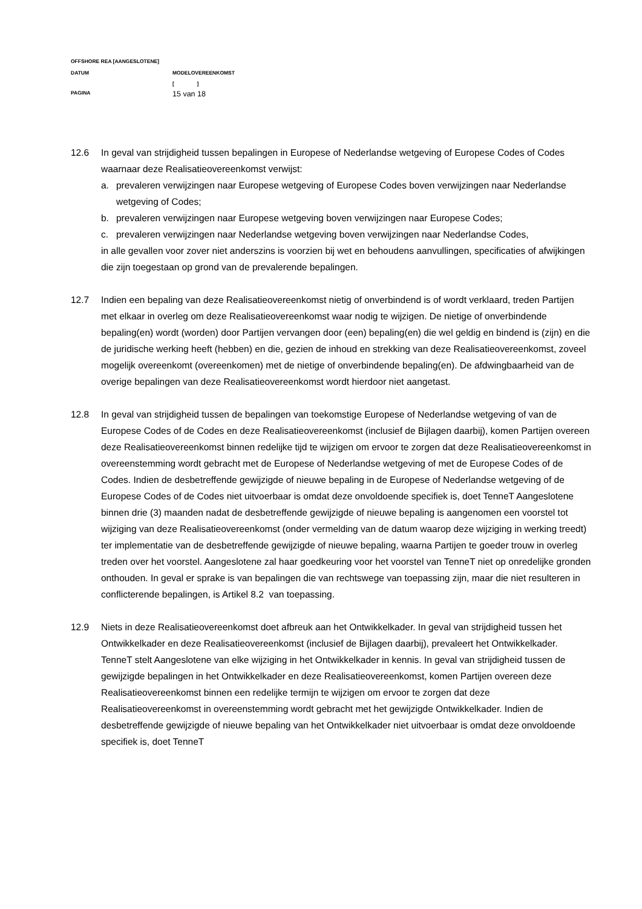OFFSHORE REA [AANGESLOTENE]
DATUM MODELOVEREENKOMST
[ ]
PAGINA 15 van 18
12.6 In geval van strijdigheid tussen bepalingen in Europese of Nederlandse wetgeving of Europese Codes of Codes waarnaar deze Realisatieovereenkomst verwijst:
a. prevaleren verwijzingen naar Europese wetgeving of Europese Codes boven verwijzingen naar Nederlandse wetgeving of Codes;
b. prevaleren verwijzingen naar Europese wetgeving boven verwijzingen naar Europese Codes;
c. prevaleren verwijzingen naar Nederlandse wetgeving boven verwijzingen naar Nederlandse Codes,
in alle gevallen voor zover niet anderszins is voorzien bij wet en behoudens aanvullingen, specificaties of afwijkingen die zijn toegestaan op grond van de prevalerende bepalingen.
12.7 Indien een bepaling van deze Realisatieovereenkomst nietig of onverbindend is of wordt verklaard, treden Partijen met elkaar in overleg om deze Realisatieovereenkomst waar nodig te wijzigen. De nietige of onverbindende bepaling(en) wordt (worden) door Partijen vervangen door (een) bepaling(en) die wel geldig en bindend is (zijn) en die de juridische werking heeft (hebben) en die, gezien de inhoud en strekking van deze Realisatieovereenkomst, zoveel mogelijk overeenkomt (overeenkomen) met de nietige of onverbindende bepaling(en). De afdwingbaarheid van de overige bepalingen van deze Realisatieovereenkomst wordt hierdoor niet aangetast.
12.8 In geval van strijdigheid tussen de bepalingen van toekomstige Europese of Nederlandse wetgeving of van de Europese Codes of de Codes en deze Realisatieovereenkomst (inclusief de Bijlagen daarbij), komen Partijen overeen deze Realisatieovereenkomst binnen redelijke tijd te wijzigen om ervoor te zorgen dat deze Realisatieovereenkomst in overeenstemming wordt gebracht met de Europese of Nederlandse wetgeving of met de Europese Codes of de Codes. Indien de desbetreffende gewijzigde of nieuwe bepaling in de Europese of Nederlandse wetgeving of de Europese Codes of de Codes niet uitvoerbaar is omdat deze onvoldoende specifiek is, doet TenneT Aangeslotene binnen drie (3) maanden nadat de desbetreffende gewijzigde of nieuwe bepaling is aangenomen een voorstel tot wijziging van deze Realisatieovereenkomst (onder vermelding van de datum waarop deze wijziging in werking treedt) ter implementatie van de desbetreffende gewijzigde of nieuwe bepaling, waarna Partijen te goeder trouw in overleg treden over het voorstel. Aangeslotene zal haar goedkeuring voor het voorstel van TenneT niet op onredelijke gronden onthouden. In geval er sprake is van bepalingen die van rechtswege van toepassing zijn, maar die niet resulteren in conflicterende bepalingen, is Artikel 8.2 van toepassing.
12.9 Niets in deze Realisatieovereenkomst doet afbreuk aan het Ontwikkelkader. In geval van strijdigheid tussen het Ontwikkelkader en deze Realisatieovereenkomst (inclusief de Bijlagen daarbij), prevaleert het Ontwikkelkader. TenneT stelt Aangeslotene van elke wijziging in het Ontwikkelkader in kennis. In geval van strijdigheid tussen de gewijzigde bepalingen in het Ontwikkelkader en deze Realisatieovereenkomst, komen Partijen overeen deze Realisatieovereenkomst binnen een redelijke termijn te wijzigen om ervoor te zorgen dat deze Realisatieovereenkomst in overeenstemming wordt gebracht met het gewijzigde Ontwikkelkader. Indien de desbetreffende gewijzigde of nieuwe bepaling van het Ontwikkelkader niet uitvoerbaar is omdat deze onvoldoende specifiek is, doet TenneT